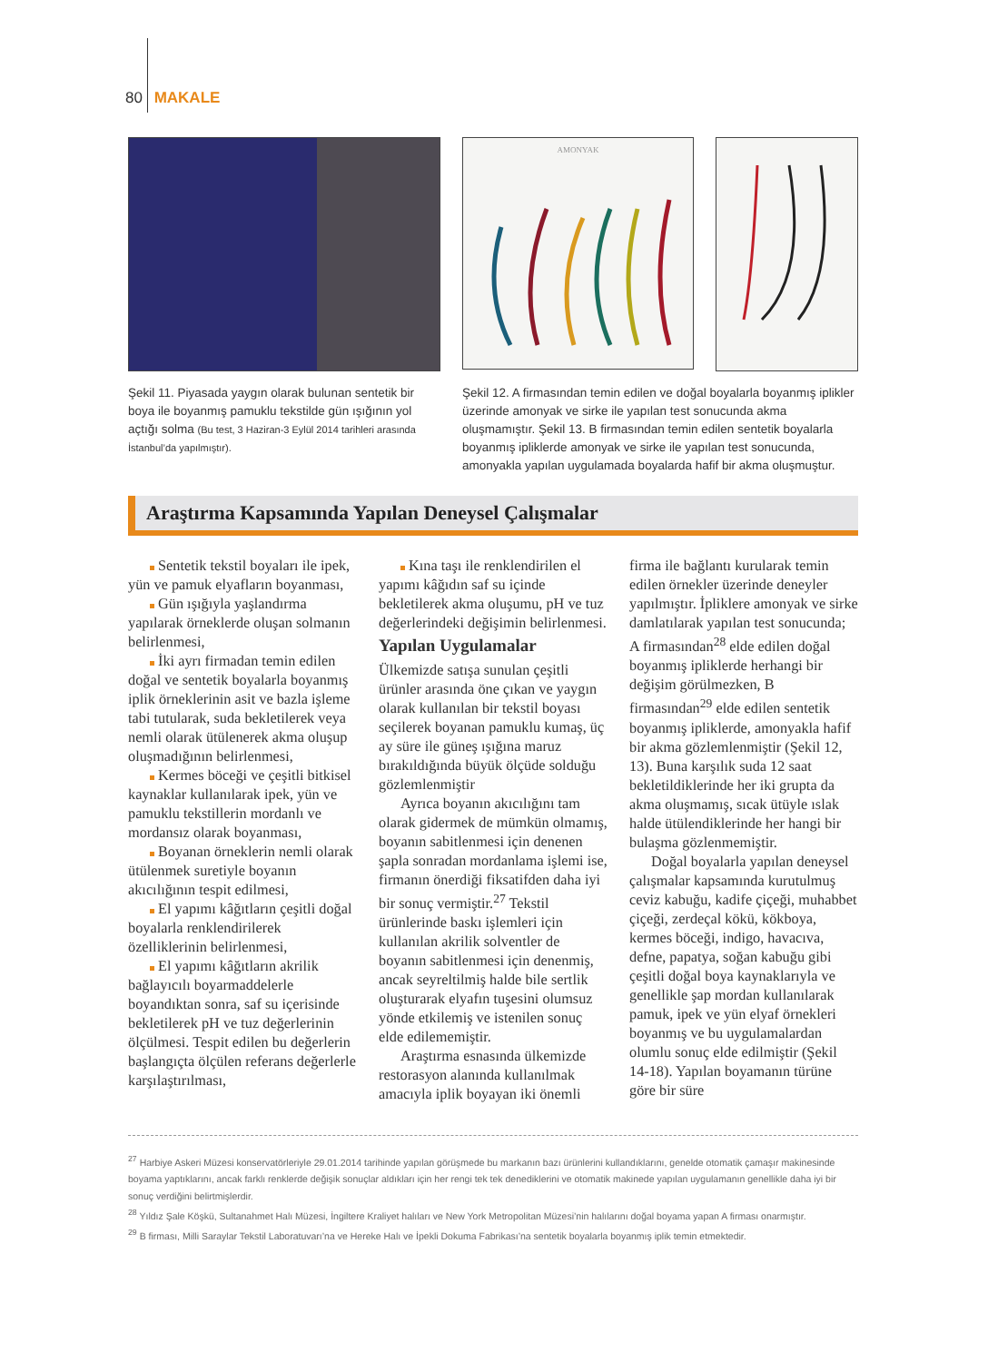80 MAKALE
Şekil 11. Piyasada yaygın olarak bulunan sentetik bir boya ile boyanmış pamuklu tekstilde gün ışığının yol açtığı solma (Bu test, 3 Haziran-3 Eylül 2014 tarihleri arasında İstanbul’da yapılmıştır).
AMONYAK
Şekil 12. A firmasından temin edilen ve doğal boyalarla boyanmış iplikler üzerinde amonyak ve sirke ile yapılan test sonucunda akma oluşmamıştır. Şekil 13. B firmasından temin edilen sentetik boyalarla boyanmış ipliklerde amonyak ve sirke ile yapılan test sonucunda, amonyakla yapılan uygulamada boyalarda hafif bir akma oluşmuştur.
Araştırma Kapsamında Yapılan Deneysel Çalışmalar
Sentetik tekstil boyaları ile ipek, yün ve pamuk elyafların boyanması,
Gün ışığıyla yaşlandırma yapılarak örneklerde oluşan solmanın belirlenmesi,
İki ayrı firmadan temin edilen doğal ve sentetik boyalarla boyanmış iplik örneklerinin asit ve bazla işleme tabi tutularak, suda bekletilerek veya nemli olarak ütülenerek akma oluşup oluşmadığının belirlenmesi,
Kermes böceği ve çeşitli bitkisel kaynaklar kullanılarak ipek, yün ve pamuklu tekstillerin mordanlı ve mordansız olarak boyanması,
Boyanan örneklerin nemli olarak ütülenmek suretiyle boyanın akıcılığının tespit edilmesi,
El yapımı kâğıtların çeşitli doğal boyalarla renklendirilerek özelliklerinin belirlenmesi,
El yapımı kâğıtların akrilik bağlayıcılı boyarmaddelerle boyandıktan sonra, saf su içerisinde bekletilerek pH ve tuz değerlerinin ölçülmesi. Tespit edilen bu değerlerin başlangıçta ölçülen referans değerlerle karşılaştırılması,
Kına taşı ile renklendirilen el yapımı kâğıdın saf su içinde bekletilerek akma oluşumu, pH ve tuz değerlerindeki değişimin belirlenmesi.
Yapılan Uygulamalar
Ülkemizde satışa sunulan çeşitli ürünler arasında öne çıkan ve yaygın olarak kullanılan bir tekstil boyası seçilerek boyanan pamuklu kumaş, üç ay süre ile güneş ışığına maruz bırakıldığında büyük ölçüde solduğu gözlemlenmiştir
Ayrıca boyanın akıcılığını tam olarak gidermek de mümkün olmamış, boyanın sabitlenmesi için denenen şapla sonradan mordanlama işlemi ise, firmanın önerdiği fiksatifden daha iyi bir sonuç vermiştir.<sup>27</sup> Tekstil ürünlerinde baskı işlemleri için kullanılan akrilik solventler de boyanın sabitlenmesi için denenmiş, ancak seyreltilmiş halde bile sertlik oluşturarak elyafın tuşesini olumsuz yönde etkilemiş ve istenilen sonuç elde edilememiştir.
Araştırma esnasında ülkemizde restorasyon alanında kullanılmak amacıyla iplik boyayan iki önemli firma ile bağlantı kurularak temin edilen örnekler üzerinde deneyler yapılmıştır. İpliklere amonyak ve sirke damlatılarak yapılan test sonucunda; A firmasından<sup>28</sup> elde edilen doğal boyanmış ipliklerde herhangi bir değişim görülmezken, B firmasından<sup>29</sup> elde edilen sentetik boyanmış ipliklerde, amonyakla hafif bir akma gözlemlenmiştir (Şekil 12, 13). Buna karşılık suda 12 saat bekletildiklerinde her iki grupta da akma oluşmamış, sıcak ütüyle ıslak halde ütülendiklerinde her hangi bir bulaşma gözlenmemiştir.
Doğal boyalarla yapılan deneysel çalışmalar kapsamında kurutulmuş ceviz kabuğu, kadife çiçeği, muhabbet çiçeği, zerdeçal kökü, kökboya, kermes böceği, indigo, havacıva, defne, papatya, soğan kabuğu gibi çeşitli doğal boya kaynaklarıyla ve genellikle şap mordan kullanılarak pamuk, ipek ve yün elyaf örnekleri boyanmış ve bu uygulamalardan olumlu sonuç elde edilmiştir (Şekil 14-18). Yapılan boyamanın türüne göre bir süre
<sup>27</sup> Harbiye Askeri Müzesi konservatörleriyle 29.01.2014 tarihinde yapılan görüşmede bu markanın bazı ürünlerini kullandıklarını, genelde otomatik çamaşır makinesinde boyama yaptıklarını, ancak farklı renklerde değişik sonuçlar aldıkları için her rengi tek tek denediklerini ve otomatik makinede yapılan uygulamanın genellikle daha iyi bir sonuç verdiğini belirtmişlerdir.
<sup>28</sup> Yıldız Şale Köşkü, Sultanahmet Halı Müzesi, İngiltere Kraliyet halıları ve New York Metropolitan Müzesi’nin halılarını doğal boyama yapan A firması onarmıştır.
<sup>29</sup> B firması, Milli Saraylar Tekstil Laboratuvarı’na ve Hereke Halı ve İpekli Dokuma Fabrikası’na sentetik boyalarla boyanmış iplik temin etmektedir.